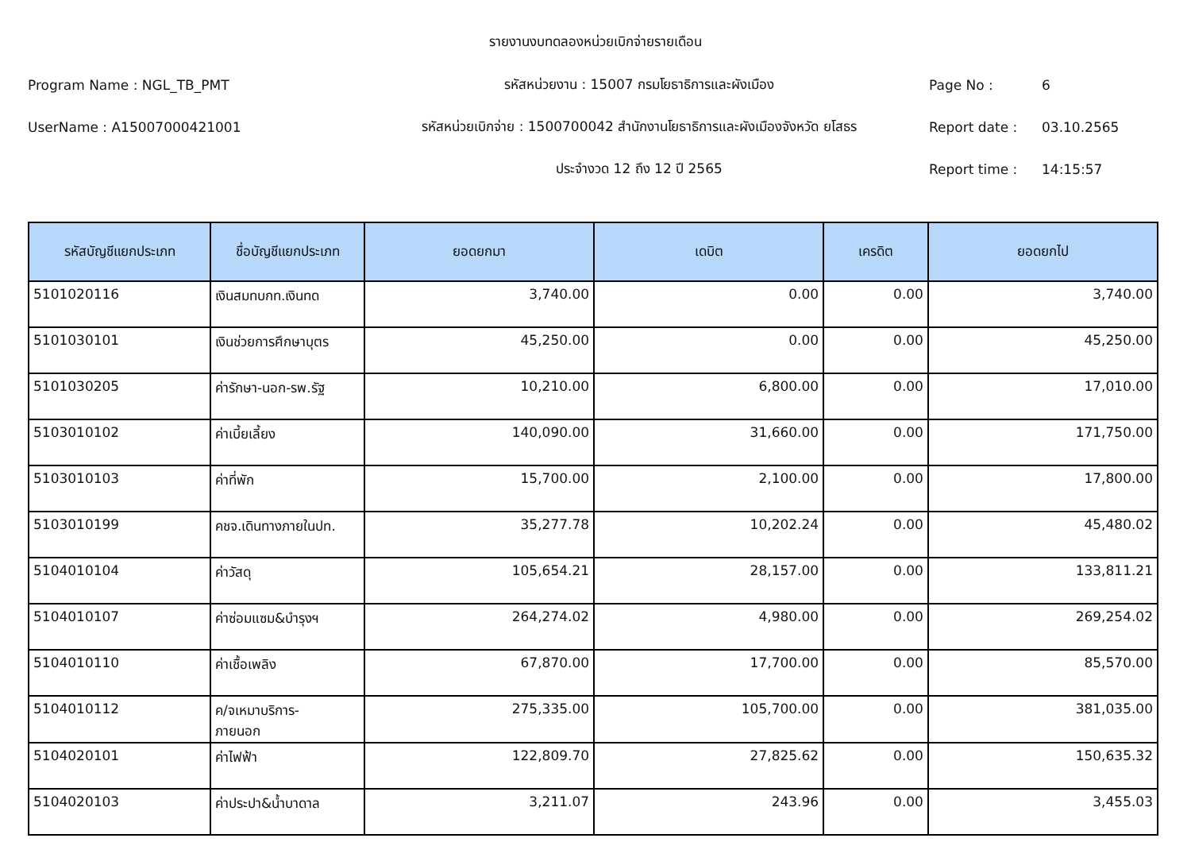รายงานงบทดลองหน่วยเบิกจ่ายรายเดือน
Program Name : NGL_TB_PMT รหัสหน่วยงาน : 15007 กรมโยธาธิการและผังเมือง Page No : 6
UserName : A15007000421001
รหัสหน่วยเบิกจ่าย : 1500700042 สำนักงานโยธาธิการและผังเมืองจังหวัด ยโสธร
Report date : 03.10.2565
ประจำงวด 12 ถึง 12 ปี 2565 Report time : 14:15:57
| รหัสบัญชีแยกประเภท | ชื่อบัญชีแยกประเภท | ยอดยกมา | เดบิต | เครดิต | ยอดยกไป |
| --- | --- | --- | --- | --- | --- |
| 5101020116 | เงินสมทบกท.เงินทด | 3,740.00 | 0.00 | 0.00 | 3,740.00 |
| 5101030101 | เงินช่วยการศึกษาบุตร | 45,250.00 | 0.00 | 0.00 | 45,250.00 |
| 5101030205 | ค่ารักษา-นอก-รพ.รัฐ | 10,210.00 | 6,800.00 | 0.00 | 17,010.00 |
| 5103010102 | ค่าเบี้ยเลี้ยง | 140,090.00 | 31,660.00 | 0.00 | 171,750.00 |
| 5103010103 | ค่าที่พัก | 15,700.00 | 2,100.00 | 0.00 | 17,800.00 |
| 5103010199 | คชจ.เดินทางภายในปท. | 35,277.78 | 10,202.24 | 0.00 | 45,480.02 |
| 5104010104 | ค่าวัสดุ | 105,654.21 | 28,157.00 | 0.00 | 133,811.21 |
| 5104010107 | ค่าซ่อมแซม&บำรุงฯ | 264,274.02 | 4,980.00 | 0.00 | 269,254.02 |
| 5104010110 | ค่าเชื้อเพลิง | 67,870.00 | 17,700.00 | 0.00 | 85,570.00 |
| 5104010112 | ค/จเหมาบริการ- ภายนอก | 275,335.00 | 105,700.00 | 0.00 | 381,035.00 |
| 5104020101 | ค่าไฟฟ้า | 122,809.70 | 27,825.62 | 0.00 | 150,635.32 |
| 5104020103 | ค่าประปา&น้ำบาดาล | 3,211.07 | 243.96 | 0.00 | 3,455.03 |